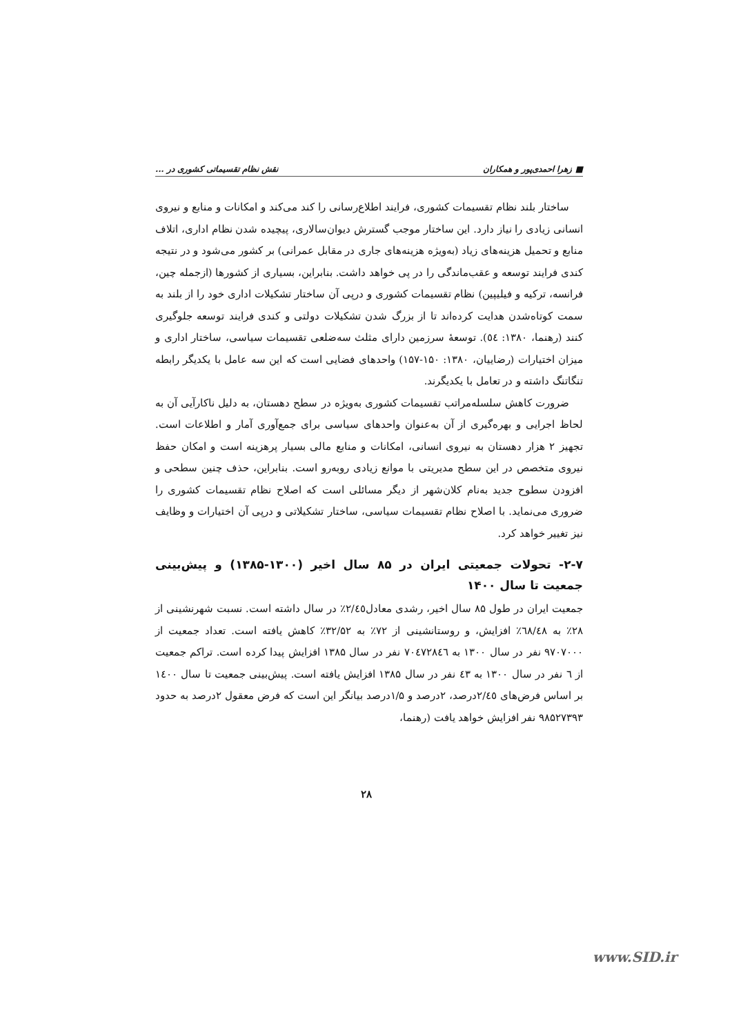■ زهرا احمدی‌پور و همکاران نقش نظام تقسیماتی کشوری در ...
ساختار بلند نظام تقسیمات کشوری، فرایند اطلاع‌رسانی را کند می‌کند و امکانات و منابع و نیروی انسانی زیادی را نیاز دارد. این ساختار موجب گسترش دیوان‌سالاری، پیچیده شدن نظام اداری، اتلاف منابع و تحمیل هزینه‌های زیاد (به‌ویژه هزینه‌های جاری در مقابل عمرانی) بر کشور می‌شود و در نتیجه کندی فرایند توسعه و عقب‌ماندگی را در پی خواهد داشت. بنابراین، بسیاری از کشورها (ازجمله چین، فرانسه، ترکیه و فیلیپین) نظام تقسیمات کشوری و درپی آن ساختار تشکیلات اداری خود را از بلند به سمت کوتاه‌شدن هدایت کرده‌اند تا از بزرگ شدن تشکیلات دولتی و کندی فرایند توسعه جلوگیری کنند (رهنما، ۱۳۸۰: ٥٤). توسعهٔ سرزمین دارای مثلث سه‌ضلعی تقسیمات سیاسی، ساختار اداری و میزان اختیارات (رضاییان، ۱۳۸۰: ۱۵۰-۱۵۷) واحدهای فضایی است که این سه عامل با یکدیگر رابطه تنگاتنگ داشته و در تعامل با یکدیگرند.
ضرورت کاهش سلسله‌مراتب تقسیمات کشوری به‌ویژه در سطح دهستان، به دلیل ناکارآیی آن به لحاظ اجرایی و بهره‌گیری از آن به‌عنوان واحدهای سیاسی برای جمع‌آوری آمار و اطلاعات است. تجهیز ۲ هزار دهستان به نیروی انسانی، امکانات و منابع مالی بسیار پرهزینه است و امکان حفظ نیروی متخصص در این سطح مدیریتی با موانع زیادی روبه‌رو است. بنابراین، حذف چنین سطحی و افزودن سطوح جدید به‌نام کلان‌شهر از دیگر مسائلی است که اصلاح نظام تقسیمات کشوری را ضروری می‌نماید. با اصلاح نظام تقسیمات سیاسی، ساختار تشکیلاتی و درپی آن اختیارات و وظایف نیز تغییر خواهد کرد.
۲-۷- تحولات جمعیتی ایران در ۸۵ سال اخیر (۱۳۰۰-۱۳۸۵) و پیش‌بینی جمعیت تا سال ۱۴۰۰
جمعیت ایران در طول ۸۵ سال اخیر، رشدی معادل٢/٤٥٪ در سال داشته است. نسبت شهرنشینی از ۲۸٪ به ٦٨/٤٨٪ افزایش، و روستانشینی از ۷۲٪ به ۳۲/۵۲٪ کاهش یافته است. تعداد جمعیت از ۹۷۰۷۰۰۰ نفر در سال ۱۳۰۰ به ۷۰٤۷۲۸٤٦ نفر در سال ۱۳۸۵ افزایش پیدا کرده است. تراکم جمعیت از ٦ نفر در سال ۱۳۰۰ به ٤٣ نفر در سال ۱۳۸۵ افزایش یافته است. پیش‌بینی جمعیت تا سال ١٤٠٠ بر اساس فرض‌های ٢/٤٥درصد، ۲درصد و ۱/۵درصد بیانگر این است که فرض معقول ۲درصد به حدود ۹۸۵۲۷۳۹۳ نفر افزایش خواهد یافت (رهنما،
۲۸
www.SID.ir